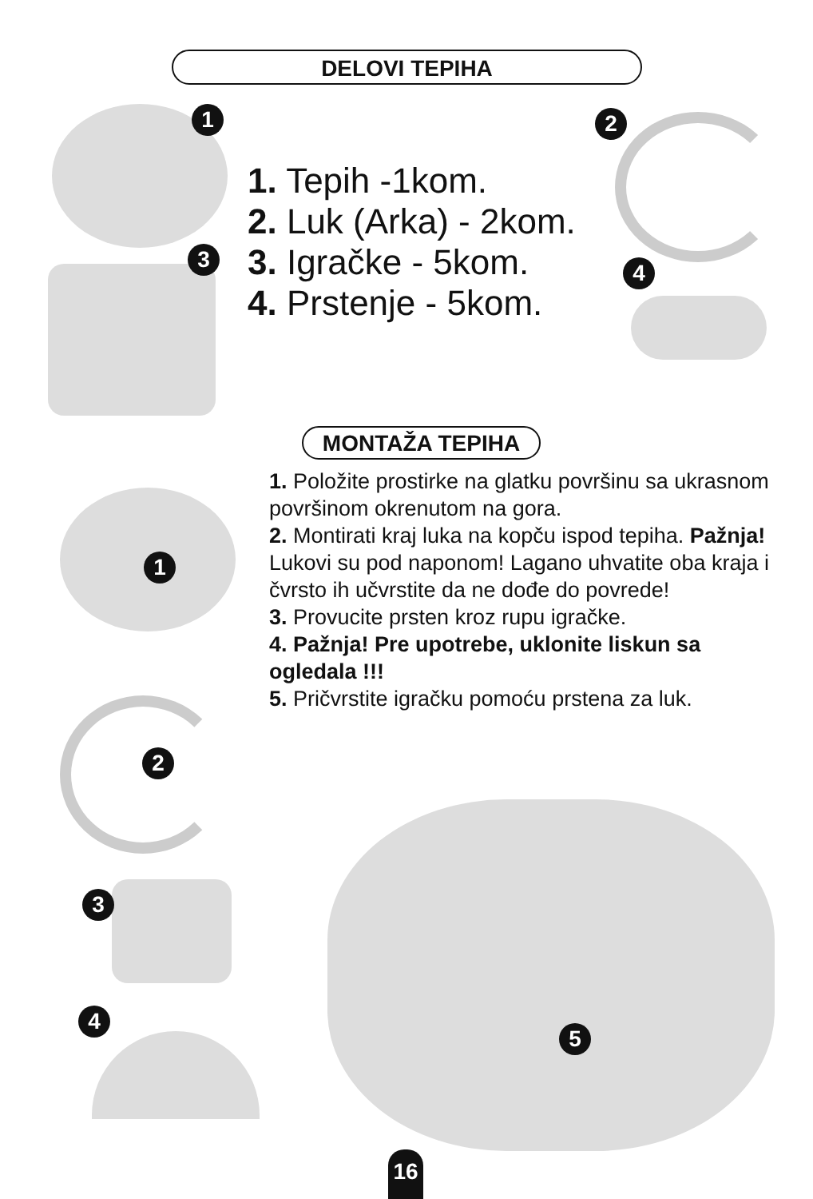DELOVI TEPIHA
1 2
3
4
1. Tepih -1kom.
2. Luk (Arka) - 2kom.
3. Igračke - 5kom.
4. Prstenje - 5kom.
MONTAŽA TEPIHA
1. Položite prostirke na glatku površinu sa ukrasnom površinom okrenutom na gora.
2. Montirati kraj luka na kopču ispod tepiha. Pažnja! Lukovi su pod naponom! Lagano uhvatite oba kraja i čvrsto ih učvrstite da ne dođe do povrede!
3. Provucite prsten kroz rupu igračke.
4. Pažnja! Pre upotrebe, uklonite liskun sa ogledala !!!
5. Pričvrstite igračku pomoću prstena za luk.
1
2
3
4
5
16